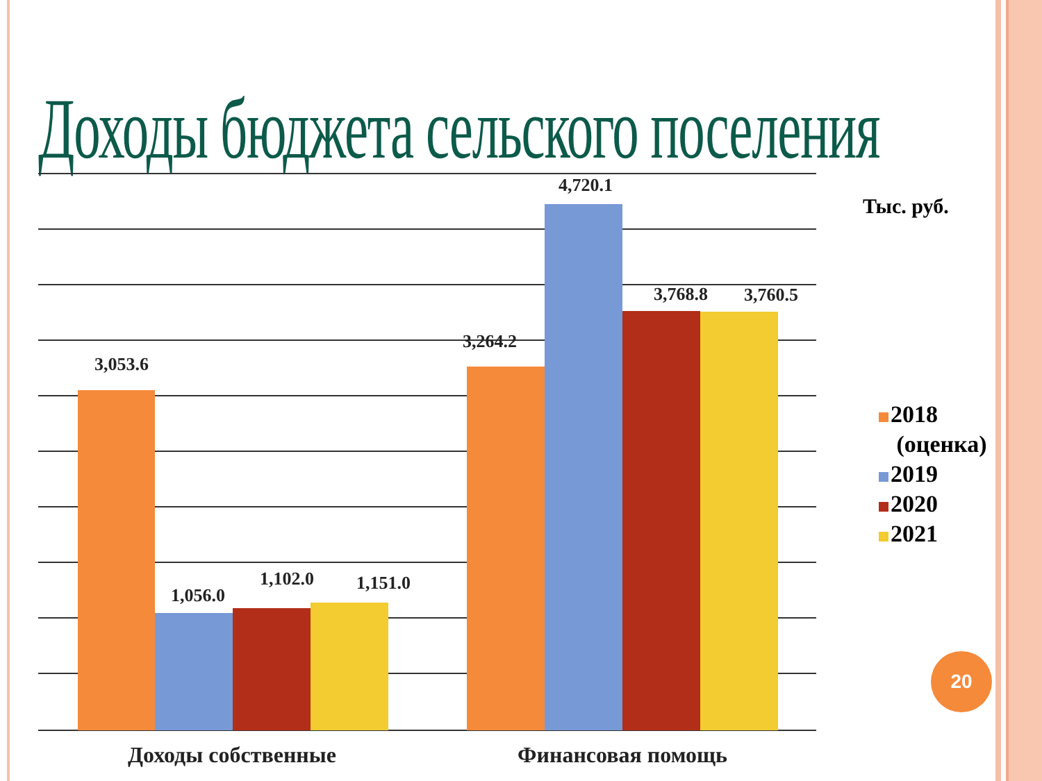Доходы бюджета сельского поселения
3,053.6
1,056.0
1,102.0
1,151.0
3,264.2
4,720.1
3,768.8
3,760.5
Доходы собственные
Финансовая помощь
Тыс. руб.
2018
(оценка)
2019
2020
2021
20